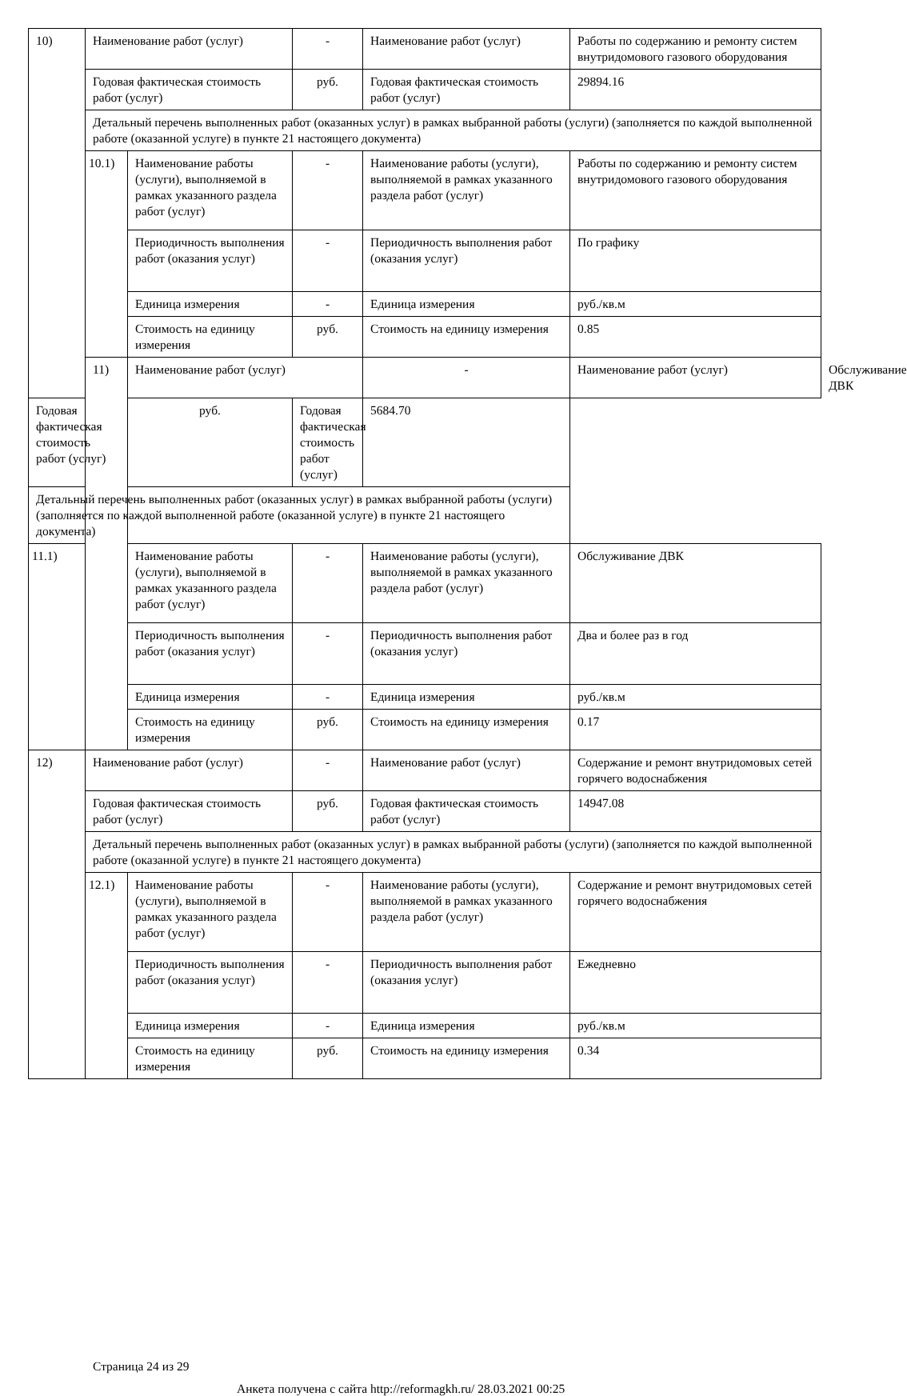| 10) | Наименование работ (услуг) | | - | Наименование работ (услуг) | Работы по содержанию и ремонту систем внутридомового газового оборудования | |
| | Годовая фактическая стоимость работ (услуг) | | руб. | Годовая фактическая стоимость работ (услуг) | 29894.16 | |
| | Детальный перечень выполненных работ (оказанных услуг) в рамках выбранной работы (услуги) (заполняется по каждой выполненной работе (оказанной услуге) в пункте 21 настоящего документа) | | | | | |
| | 10.1) | Наименование работы (услуги), выполняемой в рамках указанного раздела работ (услуг) | - | Наименование работы (услуги), выполняемой в рамках указанного раздела работ (услуг) | Работы по содержанию и ремонту систем внутридомового газового оборудования | |
| | | Периодичность выполнения работ (оказания услуг) | - | Периодичность выполнения работ (оказания услуг) | По графику | |
| | | Единица измерения | - | Единица измерения | руб./кв.м | |
| | | Стоимость на единицу измерения | руб. | Стоимость на единицу измерения | 0.85 | |
| | 11) | Наименование работ (услуг) | | - | Наименование работ (услуг) | Обслуживание ДВК |
| Годовая фактическая стоимость работ (услуг) | | руб. | Годовая фактическая стоимость работ (услуг) | 5684.70 | | |
| Детальный перечень выполненных работ (оказанных услуг) в рамках выбранной работы (услуги) (заполняется по каждой выполненной работе (оказанной услуге) в пункте 21 настоящего документа) | | | | | | |
| 11.1) | | Наименование работы (услуги), выполняемой в рамках указанного раздела работ (услуг) | - | Наименование работы (услуги), выполняемой в рамках указанного раздела работ (услуг) | Обслуживание ДВК | |
| | | Периодичность выполнения работ (оказания услуг) | - | Периодичность выполнения работ (оказания услуг) | Два и более раз в год | |
| | | Единица измерения | - | Единица измерения | руб./кв.м | |
| | | Стоимость на единицу измерения | руб. | Стоимость на единицу измерения | 0.17 | |
| 12) | Наименование работ (услуг) | | - | Наименование работ (услуг) | Содержание и ремонт внутридомовых сетей горячего водоснабжения | |
| | Годовая фактическая стоимость работ (услуг) | | руб. | Годовая фактическая стоимость работ (услуг) | 14947.08 | |
| | Детальный перечень выполненных работ (оказанных услуг) в рамках выбранной работы (услуги) (заполняется по каждой выполненной работе (оказанной услуге) в пункте 21 настоящего документа) | | | | | |
| | 12.1) | Наименование работы (услуги), выполняемой в рамках указанного раздела работ (услуг) | - | Наименование работы (услуги), выполняемой в рамках указанного раздела работ (услуг) | Содержание и ремонт внутридомовых сетей горячего водоснабжения | |
| | | Периодичность выполнения работ (оказания услуг) | - | Периодичность выполнения работ (оказания услуг) | Ежедневно | |
| | | Единица измерения | - | Единица измерения | руб./кв.м | |
| | | Стоимость на единицу измерения | руб. | Стоимость на единицу измерения | 0.34 | |
Страница 24 из 29
Анкета получена с сайта http://reformagkh.ru/ 28.03.2021 00:25